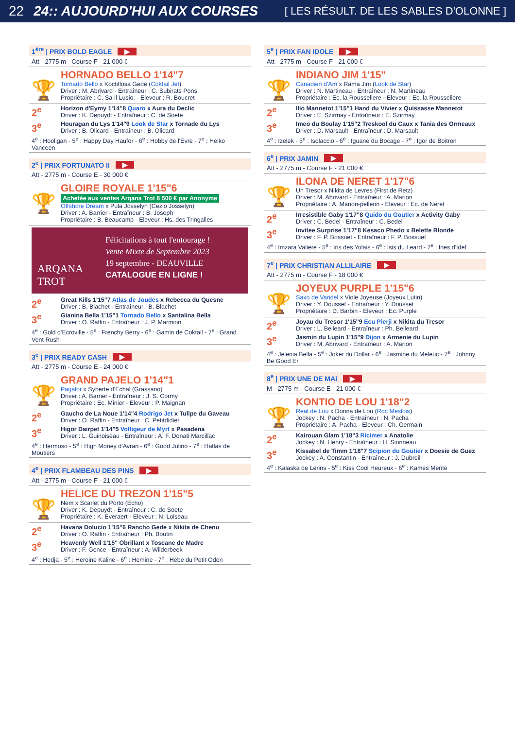22 24:: AUJOURD'HUI AUX COURSES [ LES RÉSULT. DE LES SABLES D'OLONNE ]
1<sup>ère</sup> | PRIX BOLD EAGLE ▶
Att - 2775 m - Course F - 21 000 €
🏆
HORNADO BELLO 1'14"7
Tornado Bello x Koctiflosa Gede (Coktail Jet)
Driver : M. Abrivard - Entraîneur : C. Subirats Pons
Propriétaire : C. Sa Il Lusio. - Eleveur : R. Boucret
2<sup>e</sup>
Horizon d'Eymy 1'14"8 Quaro x Aura du Declic
Driver : K. Depuydt - Entraîneur : C. de Soete
3<sup>e</sup>
Houragan du Lys 1'14"9 Look de Star x Tornade du Lys
Driver : B. Olicard - Entraîneur : B. Olicard
4<sup>e</sup> : Hooligan - 5<sup>e</sup> : Happy Day Haufor - 6<sup>e</sup> : Hobby de l'Evre - 7<sup>e</sup> : Heiko Vanceen
2<sup>e</sup> | PRIX FORTUNATO II ▶
Att - 2775 m - Course E - 30 000 €
🏆
GLOIRE ROYALE 1'15"6
Achetée aux ventes Arqana Trot 8 500 € par Anonyme
Offshore Dream x Pula Josselyn (Cezio Josselyn)
Driver : A. Barrier - Entraîneur : B. Joseph
Propriétaire : B. Beaucamp - Eleveur : Hs. des Tringalles
ARQANA TROT
Félicitations à tout l'entourage !
Vente Mixte de Septembre 2023
19 septembre - DEAUVILLE
CATALOGUE EN LIGNE !
2<sup>e</sup>
Great Kills 1'15"7 Atlas de Joudes x Rebecca du Quesne
Driver : B. Blachet - Entraîneur : B. Blachet
3<sup>e</sup>
Gianina Bella 1'15"1 Tornado Bello x Santalina Bella
Driver : O. Raffin - Entraîneur : J. P. Marmion
4<sup>e</sup> : Gold d'Ecroville - 5<sup>e</sup> : Frenchy Berry - 6<sup>e</sup> : Gamin de Coktail - 7<sup>e</sup> : Grand Vent Rush
3<sup>e</sup> | PRIX READY CASH ▶
Att - 2775 m - Course E - 24 000 €
🏆
GRAND PAJELO 1'14"1
Pagalor x Syberte d'Echal (Grassano)
Driver : A. Barrier - Entraîneur : J. S. Cormy
Propriétaire : Ec. Minier - Eleveur : P. Maignan
2<sup>e</sup>
Gaucho de La Noue 1'14"4 Rodrigo Jet x Tulipe du Gaveau
Driver : O. Raffin - Entraîneur : C. Petitdidier
3<sup>e</sup>
Higor Dairpet 1'14"5 Voltigeur de Myrt x Pasadena
Driver : L. Guinoiseau - Entraîneur : A. F. Donati Marcillac
4<sup>e</sup> : Hermoso - 5<sup>e</sup> : High Money d'Avran - 6<sup>e</sup> : Good Julino - 7<sup>e</sup> : Hatlas de Moutiers
4<sup>e</sup> | PRIX FLAMBEAU DES PINS ▶
Att - 2775 m - Course F - 21 000 €
🏆
HELICE DU TREZON 1'15"5
Nem x Scarlet du Porto (Echo)
Driver : K. Depuydt - Entraîneur : C. de Soete
Propriétaire : K. Everaert - Eleveur : N. Loiseau
2<sup>e</sup>
Havana Dolucio 1'15"6 Rancho Gede x Nikita de Chenu
Driver : O. Raffin - Entraîneur : Ph. Boutin
3<sup>e</sup>
Heavenly Well 1'15" Obrillant x Toscane de Madre
Driver : F. Gence - Entraîneur : A. Wilderbeek
4<sup>e</sup> : Hedja - 5<sup>e</sup> : Heroine Kaline - 6<sup>e</sup> : Hemine - 7<sup>e</sup> : Hebe du Petit Odon
5<sup>e</sup> | PRIX FAN IDOLE ▶
Att - 2775 m - Course F - 21 000 €
🏆
INDIANO JIM 1'15"
Canadien d'Am x Rama Jim (Look de Star)
Driver : N. Martineau - Entraîneur : N. Martineau
Propriétaire : Ec. la Rousseliere - Eleveur : Ec. la Rousseliere
2<sup>e</sup>
Ilio Mannetot 1'15"1 Hand du Vivier x Quissasse Mannetot
Driver : E. Szirmay - Entraîneur : E. Szirmay
3<sup>e</sup>
Imeo du Boulay 1'15"2 Treskool du Caux x Tania des Ormeaux
Driver : D. Marsault - Entraîneur : D. Marsault
4<sup>e</sup> : Izelek - 5<sup>e</sup> : Isolaccio - 6<sup>e</sup> : Iguane du Bocage - 7<sup>e</sup> : Igor de Boitron
6<sup>e</sup> | PRIX JAMIN ▶
Att - 2775 m - Course F - 21 000 €
🏆
ILONA DE NERET 1'17"6
Un Tresor x Nikita de Levres (First de Retz)
Driver : M. Abrivard - Entraîneur : A. Marion
Propriétaire : A. Marion-pellerin - Eleveur : Ec. de Neret
2<sup>e</sup>
Irresistible Gaby 1'17"8 Quido du Goutier x Activity Gaby
Driver : C. Bedel - Entraîneur : C. Bedel
3<sup>e</sup>
Invitee Surprise 1'17"8 Kesaco Phedo x Belette Blonde
Driver : F. P. Bossuet - Entraîneur : F. P. Bossuet
4<sup>e</sup> : Imzara Valiere - 5<sup>e</sup> : Iris des Yolais - 6<sup>e</sup> : Isis du Leard - 7<sup>e</sup> : Ines d'Idef
7<sup>e</sup> | PRIX CHRISTIAN ALLILAIRE ▶
Att - 2775 m - Course F - 18 000 €
🏆
JOYEUX PURPLE 1'15"6
Saxo de Vandel x Viole Joyeuse (Joyeux Lutin)
Driver : Y. Dousset - Entraîneur : Y. Dousset
Propriétaire : D. Barbin - Eleveur : Ec. Purple
2<sup>e</sup>
Joyau du Tresor 1'15"9 Ecu Pierji x Nikita du Tresor
Driver : L. Beileard - Entraîneur : Ph. Beileard
3<sup>e</sup>
Jasmin du Lupin 1'15"9 Dijon x Armenie du Lupin
Driver : M. Abrivard - Entraîneur : A. Marion
4<sup>e</sup> : Jelenia Bella - 5<sup>e</sup> : Joker du Dollar - 6<sup>e</sup> : Jasmine du Meleuc - 7<sup>e</sup> : Johnny Be Good Er
8<sup>e</sup> | PRIX UNE DE MAI ▶
M - 2775 m - Course E - 21 000 €
🏆
KONTIO DE LOU 1'18"2
Real de Lou x Donna de Lou (Roc Meslois)
Jockey : N. Pacha - Entraîneur : N. Pacha
Propriétaire : A. Pacha - Eleveur : Ch. Germain
2<sup>e</sup>
Kairouan Glam 1'18"3 Ricimer x Anatolie
Jockey : N. Henry - Entraîneur : H. Sionneau
3<sup>e</sup>
Kissabel de Timm 1'18"7 Scipion du Goutier x Doesie de Guez
Jockey : A. Constantin - Entraîneur : J. Dubreil
4<sup>e</sup> : Kalaska de Lerins - 5<sup>e</sup> : Kiss Cool Heureux - 6<sup>e</sup> : Kames Merite